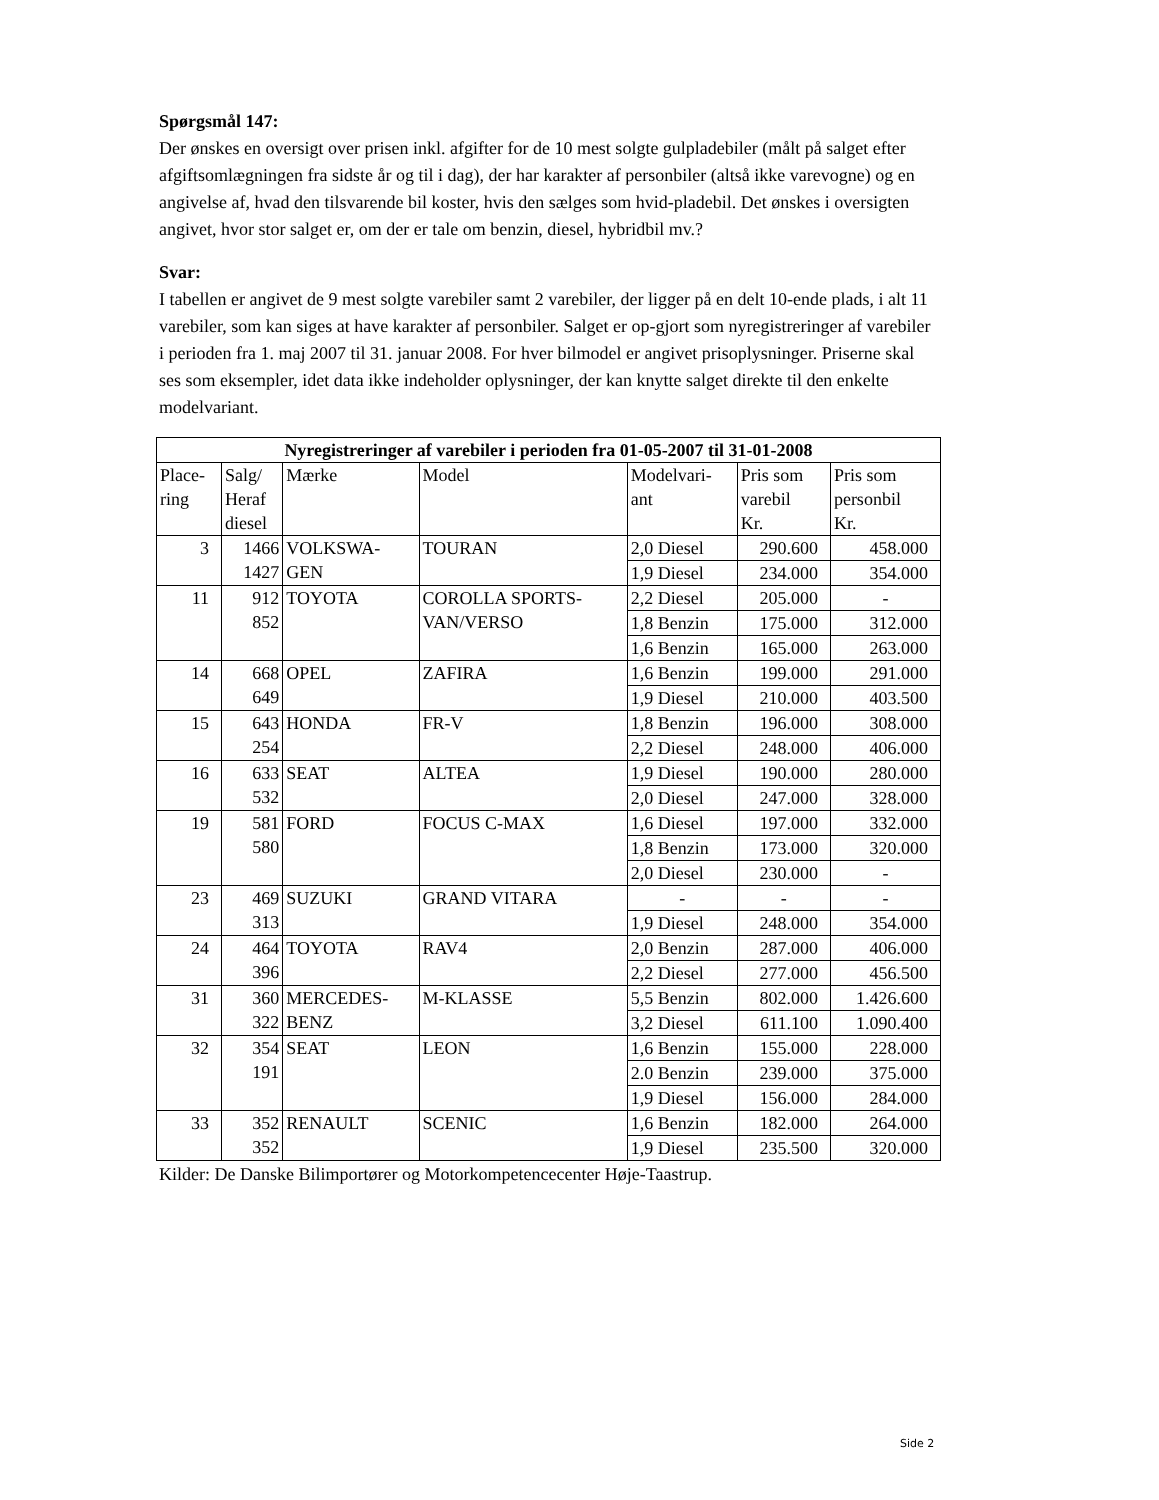Spørgsmål 147:
Der ønskes en oversigt over prisen inkl. afgifter for de 10 mest solgte gulpladebiler (målt på salget efter afgiftsomlægningen fra sidste år og til i dag), der har karakter af personbiler (altså ikke varevogne) og en angivelse af, hvad den tilsvarende bil koster, hvis den sælges som hvid-pladebil. Det ønskes i oversigten angivet, hvor stor salget er, om der er tale om benzin, diesel, hybridbil mv.?
Svar:
I tabellen er angivet de 9 mest solgte varebiler samt 2 varebiler, der ligger på en delt 10-ende plads, i alt 11 varebiler, som kan siges at have karakter af personbiler. Salget er op-gjort som nyregistreringer af varebiler i perioden fra 1. maj 2007 til 31. januar 2008. For hver bilmodel er angivet prisoplysninger. Priserne skal ses som eksempler, idet data ikke indeholder oplysninger, der kan knytte salget direkte til den enkelte modelvariant.
| Nyregistreringer af varebiler i perioden fra 01-05-2007 til 31-01-2008 | | | | | | |
| --- | --- | --- | --- | --- | --- | --- |
| Place- ring | Salg/ Heraf diesel | Mærke | Model | Modelvari- ant | Pris som varebil Kr. | Pris som personbil Kr. |
| 3 | 1466 1427 | VOLKSWA- GEN | TOURAN | 2,0 Diesel | 290.600 | 458.000 |
| | | | | 1,9 Diesel | 234.000 | 354.000 |
| 11 | 912 852 | TOYOTA | COROLLA SPORTS- VAN/VERSO | 2,2 Diesel | 205.000 | - |
| | | | | 1,8 Benzin | 175.000 | 312.000 |
| | | | | 1,6 Benzin | 165.000 | 263.000 |
| 14 | 668 649 | OPEL | ZAFIRA | 1,6 Benzin | 199.000 | 291.000 |
| | | | | 1,9 Diesel | 210.000 | 403.500 |
| 15 | 643 254 | HONDA | FR-V | 1,8 Benzin | 196.000 | 308.000 |
| | | | | 2,2 Diesel | 248.000 | 406.000 |
| 16 | 633 532 | SEAT | ALTEA | 1,9 Diesel | 190.000 | 280.000 |
| | | | | 2,0 Diesel | 247.000 | 328.000 |
| 19 | 581 580 | FORD | FOCUS C-MAX | 1,6 Diesel | 197.000 | 332.000 |
| | | | | 1,8 Benzin | 173.000 | 320.000 |
| | | | | 2,0 Diesel | 230.000 | - |
| 23 | 469 313 | SUZUKI | GRAND VITARA | - | - | - |
| | | | | 1,9 Diesel | 248.000 | 354.000 |
| 24 | 464 396 | TOYOTA | RAV4 | 2,0 Benzin | 287.000 | 406.000 |
| | | | | 2,2 Diesel | 277.000 | 456.500 |
| 31 | 360 322 | MERCEDES- BENZ | M-KLASSE | 5,5 Benzin | 802.000 | 1.426.600 |
| | | | | 3,2 Diesel | 611.100 | 1.090.400 |
| 32 | 354 191 | SEAT | LEON | 1,6 Benzin | 155.000 | 228.000 |
| | | | | 2.0 Benzin | 239.000 | 375.000 |
| | | | | 1,9 Diesel | 156.000 | 284.000 |
| 33 | 352 352 | RENAULT | SCENIC | 1,6 Benzin | 182.000 | 264.000 |
| | | | | 1,9 Diesel | 235.500 | 320.000 |
Kilder: De Danske Bilimportører og Motorkompetencecenter Høje-Taastrup.
Side 2